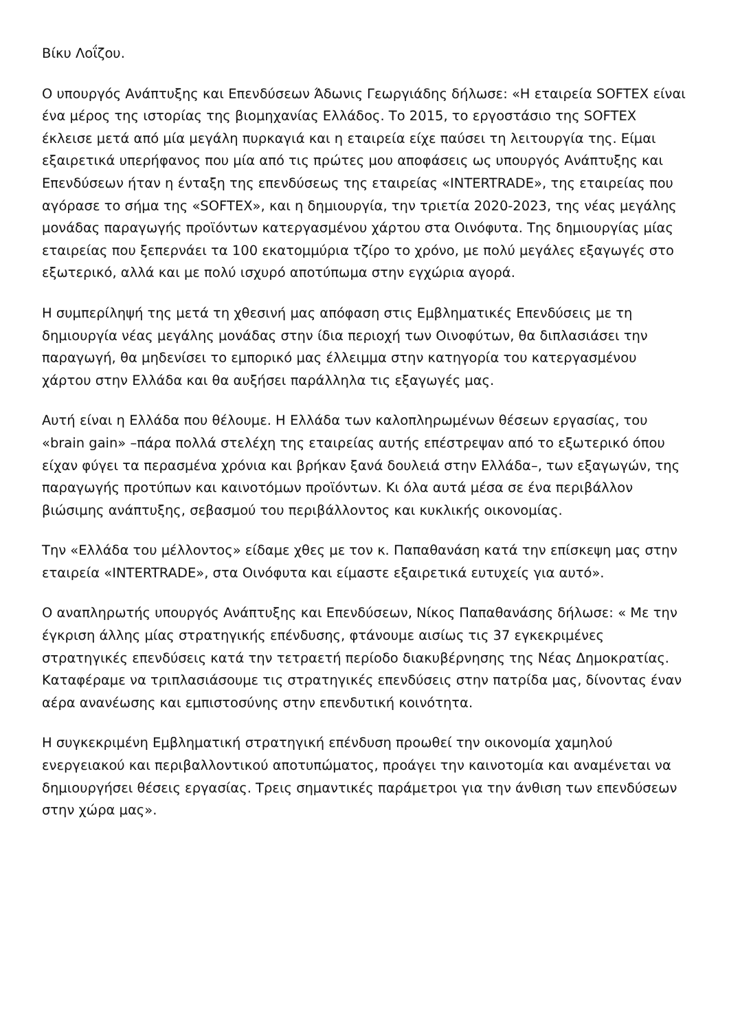Βίκυ Λοΐζου.
Ο υπουργός Ανάπτυξης και Επενδύσεων Άδωνις Γεωργιάδης δήλωσε: «Η εταιρεία SOFTEX είναι ένα μέρος της ιστορίας της βιομηχανίας Ελλάδος. Το 2015, το εργοστάσιο της SOFTEX έκλεισε μετά από μία μεγάλη πυρκαγιά και η εταιρεία είχε παύσει τη λειτουργία της. Είμαι εξαιρετικά υπερήφανος που μία από τις πρώτες μου αποφάσεις ως υπουργός Ανάπτυξης και Επενδύσεων ήταν η ένταξη της επενδύσεως της εταιρείας «INTERTRADE», της εταιρείας που αγόρασε το σήμα της «SOFTEX», και η δημιουργία, την τριετία 2020-2023, της νέας μεγάλης μονάδας παραγωγής προϊόντων κατεργασμένου χάρτου στα Οινόφυτα. Της δημιουργίας μίας εταιρείας που ξεπερνάει τα 100 εκατομμύρια τζίρο το χρόνο, με πολύ μεγάλες εξαγωγές στο εξωτερικό, αλλά και με πολύ ισχυρό αποτύπωμα στην εγχώρια αγορά.
Η συμπερίληψή της μετά τη χθεσινή μας απόφαση στις Εμβληματικές Επενδύσεις με τη δημιουργία νέας μεγάλης μονάδας στην ίδια περιοχή των Οινοφύτων, θα διπλασιάσει την παραγωγή, θα μηδενίσει το εμπορικό μας έλλειμμα στην κατηγορία του κατεργασμένου χάρτου στην Ελλάδα και θα αυξήσει παράλληλα τις εξαγωγές μας.
Αυτή είναι η Ελλάδα που θέλουμε. Η Ελλάδα των καλοπληρωμένων θέσεων εργασίας, του «brain gain» –πάρα πολλά στελέχη της εταιρείας αυτής επέστρεψαν από το εξωτερικό όπου είχαν φύγει τα περασμένα χρόνια και βρήκαν ξανά δουλειά στην Ελλάδα–, των εξαγωγών, της παραγωγής προτύπων και καινοτόμων προϊόντων. Κι όλα αυτά μέσα σε ένα περιβάλλον βιώσιμης ανάπτυξης, σεβασμού του περιβάλλοντος και κυκλικής οικονομίας.
Την «Ελλάδα του μέλλοντος» είδαμε χθες με τον κ. Παπαθανάση κατά την επίσκεψη μας στην εταιρεία «INTERTRADE», στα Οινόφυτα και είμαστε εξαιρετικά ευτυχείς για αυτό».
Ο αναπληρωτής υπουργός Ανάπτυξης και Επενδύσεων, Νίκος Παπαθανάσης δήλωσε: « Με την έγκριση άλλης μίας στρατηγικής επένδυσης, φτάνουμε αισίως τις 37 εγκεκριμένες στρατηγικές επενδύσεις κατά την τετραετή περίοδο διακυβέρνησης της Νέας Δημοκρατίας. Καταφέραμε να τριπλασιάσουμε τις στρατηγικές επενδύσεις στην πατρίδα μας, δίνοντας έναν αέρα ανανέωσης και εμπιστοσύνης στην επενδυτική κοινότητα.
Η συγκεκριμένη Εμβληματική στρατηγική επένδυση προωθεί την οικονομία χαμηλού ενεργειακού και περιβαλλοντικού αποτυπώματος, προάγει την καινοτομία και αναμένεται να δημιουργήσει θέσεις εργασίας. Τρεις σημαντικές παράμετροι για την άνθιση των επενδύσεων στην χώρα μας».